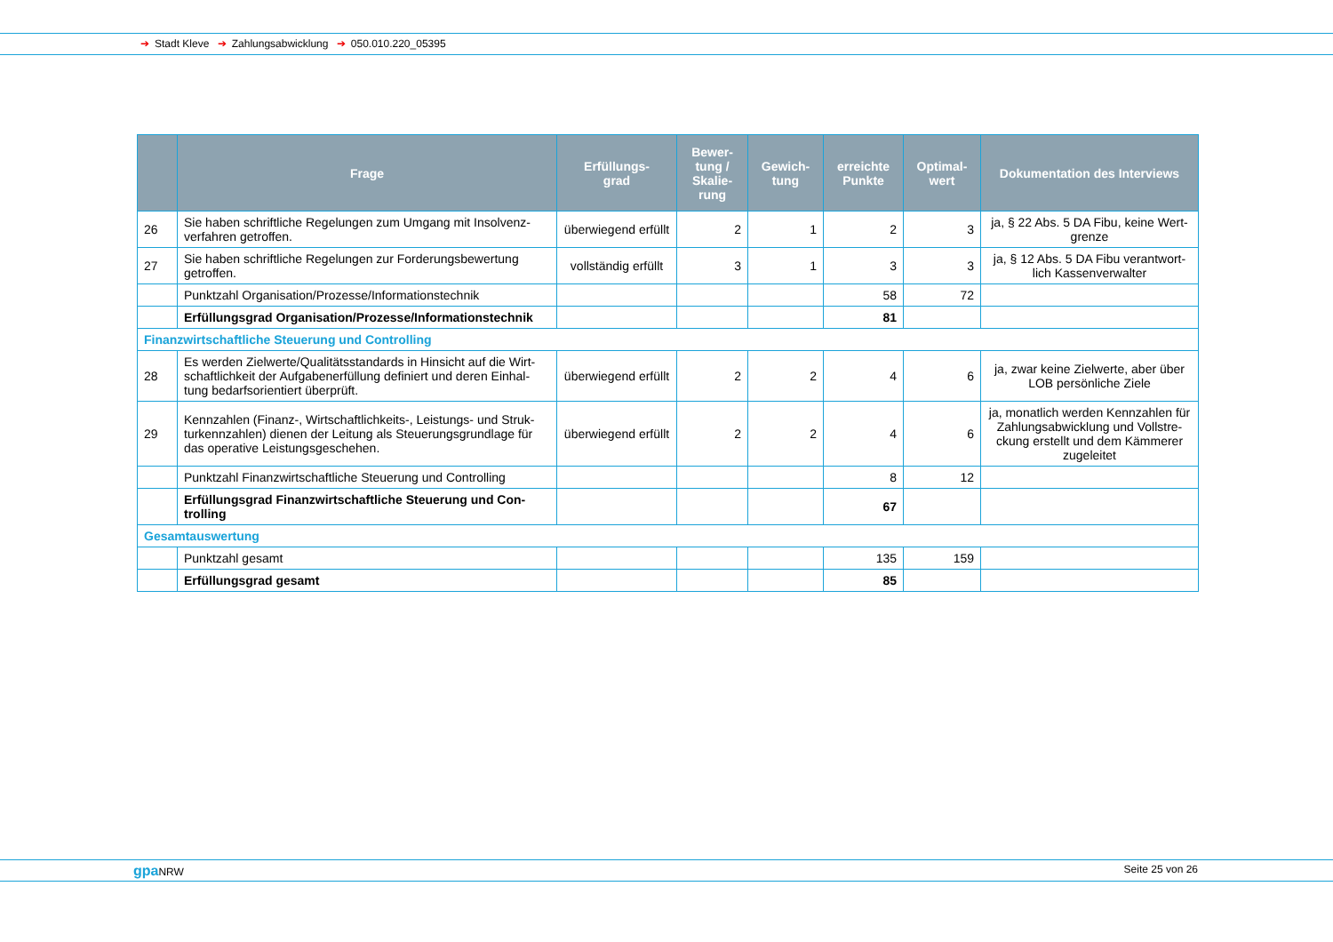➔ Stadt Kleve ➔ Zahlungsabwicklung ➔ 050.010.220_05395
| | Frage | Erfüllungs- grad | Bewer- tung / Skalie- rung | Gewich- tung | erreichte Punkte | Optimal- wert | Dokumentation des Interviews |
| --- | --- | --- | --- | --- | --- | --- | --- |
| 26 | Sie haben schriftliche Regelungen zum Umgang mit Insolvenz-verfahren getroffen. | überwiegend erfüllt | 2 | 1 | 2 | 3 | ja, § 22 Abs. 5 DA Fibu, keine Wert-grenze |
| 27 | Sie haben schriftliche Regelungen zur Forderungsbewertung getroffen. | vollständig erfüllt | 3 | 1 | 3 | 3 | ja, § 12 Abs. 5 DA Fibu verantwort-lich Kassenverwalter |
| | Punktzahl Organisation/Prozesse/Informationstechnik | | | | 58 | 72 | |
| | Erfüllungsgrad Organisation/Prozesse/Informationstechnik | | | | 81 | | |
| Finanzwirtschaftliche Steuerung und Controlling | | | | | | | |
| 28 | Es werden Zielwerte/Qualitätsstandards in Hinsicht auf die Wirt-schaftlichkeit der Aufgabenerfüllung definiert und deren Einhal-tung bedarfsorientiert überprüft. | überwiegend erfüllt | 2 | 2 | 4 | 6 | ja, zwar keine Zielwerte, aber über LOB persönliche Ziele |
| 29 | Kennzahlen (Finanz-, Wirtschaftlichkeits-, Leistungs- und Struk-turkennzahlen) dienen der Leitung als Steuerungsgrundlage für das operative Leistungsgeschehen. | überwiegend erfüllt | 2 | 2 | 4 | 6 | ja, monatlich werden Kennzahlen für Zahlungsabwicklung und Vollstre-ckung erstellt und dem Kämmerer zugeleitet |
| | Punktzahl Finanzwirtschaftliche Steuerung und Controlling | | | | 8 | 12 | |
| | Erfüllungsgrad Finanzwirtschaftliche Steuerung und Con-trolling | | | | 67 | | |
| Gesamtauswertung | | | | | | | |
| | Punktzahl gesamt | | | | 135 | 159 | |
| | Erfüllungsgrad gesamt | | | | 85 | | |
gpa NRW Seite 25 von 26